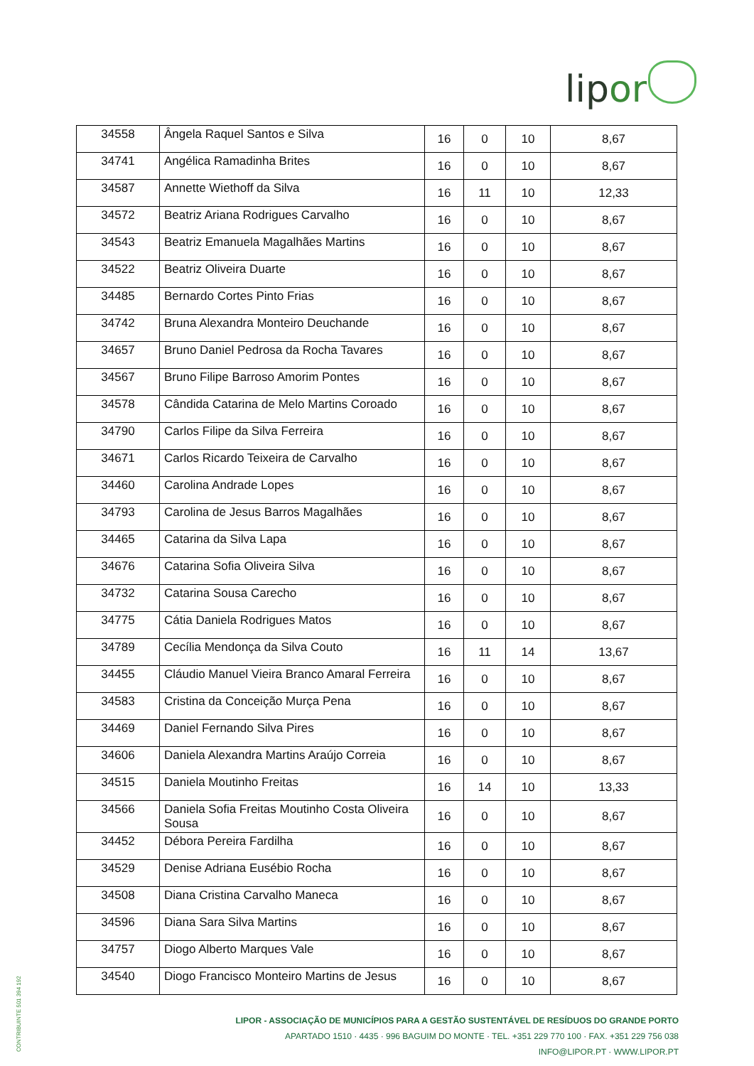lipor
| 34558 | Ângela Raquel Santos e Silva | 16 | 0 | 10 | 8,67 |
| 34741 | Angélica Ramadinha Brites | 16 | 0 | 10 | 8,67 |
| 34587 | Annette Wiethoff da Silva | 16 | 11 | 10 | 12,33 |
| 34572 | Beatriz Ariana Rodrigues Carvalho | 16 | 0 | 10 | 8,67 |
| 34543 | Beatriz Emanuela Magalhães Martins | 16 | 0 | 10 | 8,67 |
| 34522 | Beatriz Oliveira Duarte | 16 | 0 | 10 | 8,67 |
| 34485 | Bernardo Cortes Pinto Frias | 16 | 0 | 10 | 8,67 |
| 34742 | Bruna Alexandra Monteiro Deuchande | 16 | 0 | 10 | 8,67 |
| 34657 | Bruno Daniel Pedrosa da Rocha Tavares | 16 | 0 | 10 | 8,67 |
| 34567 | Bruno Filipe Barroso Amorim Pontes | 16 | 0 | 10 | 8,67 |
| 34578 | Cândida Catarina de Melo Martins Coroado | 16 | 0 | 10 | 8,67 |
| 34790 | Carlos Filipe da Silva Ferreira | 16 | 0 | 10 | 8,67 |
| 34671 | Carlos Ricardo Teixeira de Carvalho | 16 | 0 | 10 | 8,67 |
| 34460 | Carolina Andrade Lopes | 16 | 0 | 10 | 8,67 |
| 34793 | Carolina de Jesus Barros Magalhães | 16 | 0 | 10 | 8,67 |
| 34465 | Catarina da Silva Lapa | 16 | 0 | 10 | 8,67 |
| 34676 | Catarina Sofia Oliveira Silva | 16 | 0 | 10 | 8,67 |
| 34732 | Catarina Sousa Carecho | 16 | 0 | 10 | 8,67 |
| 34775 | Cátia Daniela Rodrigues Matos | 16 | 0 | 10 | 8,67 |
| 34789 | Cecília Mendonça da Silva Couto | 16 | 11 | 14 | 13,67 |
| 34455 | Cláudio Manuel Vieira Branco Amaral Ferreira | 16 | 0 | 10 | 8,67 |
| 34583 | Cristina da Conceição Murça Pena | 16 | 0 | 10 | 8,67 |
| 34469 | Daniel Fernando Silva Pires | 16 | 0 | 10 | 8,67 |
| 34606 | Daniela Alexandra Martins Araújo Correia | 16 | 0 | 10 | 8,67 |
| 34515 | Daniela Moutinho Freitas | 16 | 14 | 10 | 13,33 |
| 34566 | Daniela Sofia Freitas Moutinho Costa Oliveira Sousa | 16 | 0 | 10 | 8,67 |
| 34452 | Débora Pereira Fardilha | 16 | 0 | 10 | 8,67 |
| 34529 | Denise Adriana Eusébio Rocha | 16 | 0 | 10 | 8,67 |
| 34508 | Diana Cristina Carvalho Maneca | 16 | 0 | 10 | 8,67 |
| 34596 | Diana Sara Silva Martins | 16 | 0 | 10 | 8,67 |
| 34757 | Diogo Alberto Marques Vale | 16 | 0 | 10 | 8,67 |
| 34540 | Diogo Francisco Monteiro Martins de Jesus | 16 | 0 | 10 | 8,67 |
CONTRIBUINTE 501 394 192
LIPOR - ASSOCIAÇÃO DE MUNICÍPIOS PARA A GESTÃO SUSTENTÁVEL DE RESÍDUOS DO GRANDE PORTO
APARTADO 1510 · 4435 · 996 BAGUIM DO MONTE · TEL. +351 229 770 100 · FAX. +351 229 756 038
INFO@LIPOR.PT · WWW.LIPOR.PT